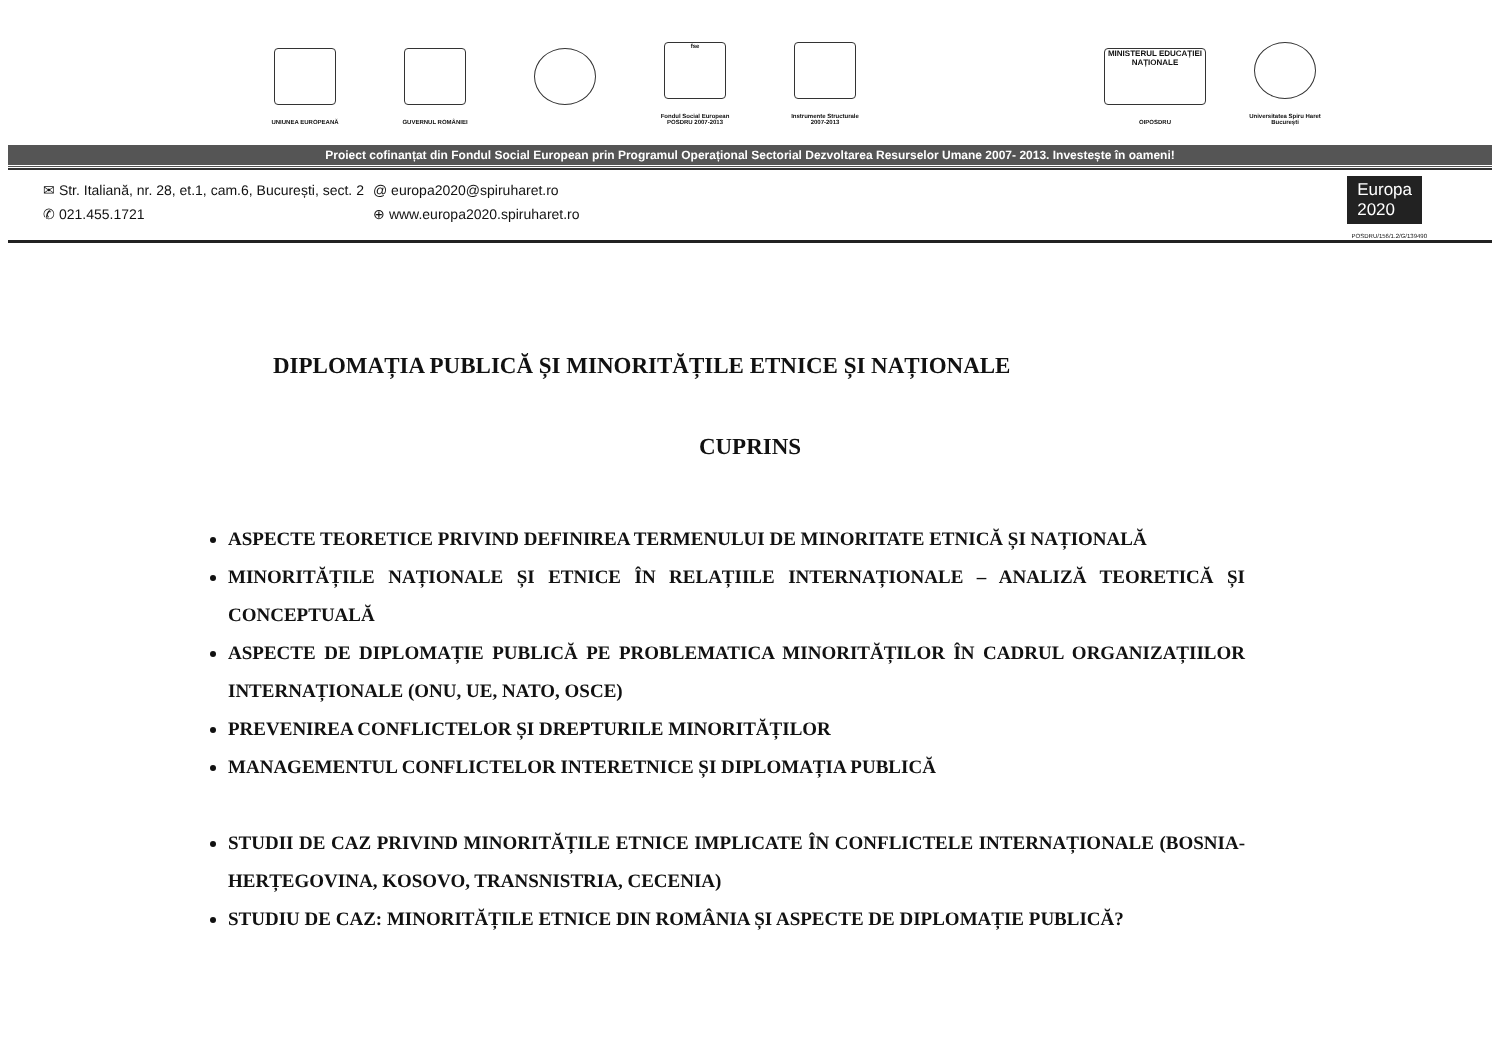UNIUNEA EUROPEANĂ
GUVERNUL ROMÂNIEI
fse
Fondul Social European
POSDRU 2007-2013
Instrumente Structurale
2007-2013
MINISTERUL EDUCAȚIEI NAȚIONALE
OIPOSDRU
Universitatea Spiru Haret
București
Proiect cofinanțat din Fondul Social European prin Programul Operațional Sectorial Dezvoltarea Resurselor Umane 2007- 2013. Investește în oameni!
✉ Str. Italiană, nr. 28, et.1, cam.6, București, sect. 2
✆ 021.455.1721
@ europa2020@spiruharet.ro
⊕ www.europa2020.spiruharet.ro
Europa
2020
POSDRU/156/1.2/G/139490
DIPLOMAȚIA PUBLICĂ ȘI MINORITĂȚILE ETNICE ȘI NAȚIONALE
CUPRINS
ASPECTE TEORETICE PRIVIND DEFINIREA TERMENULUI DE MINORITATE ETNICĂ ȘI NAȚIONALĂ
MINORITĂȚILE NAȚIONALE ȘI ETNICE ÎN RELAȚIILE INTERNAȚIONALE – ANALIZĂ TEORETICĂ ȘI CONCEPTUALĂ
ASPECTE DE DIPLOMAȚIE PUBLICĂ PE PROBLEMATICA MINORITĂȚILOR ÎN CADRUL ORGANIZAȚIILOR INTERNAȚIONALE (ONU, UE, NATO, OSCE)
PREVENIREA CONFLICTELOR ȘI DREPTURILE MINORITĂȚILOR
MANAGEMENTUL CONFLICTELOR INTERETNICE ȘI DIPLOMAȚIA PUBLICĂ
STUDII DE CAZ PRIVIND MINORITĂȚILE ETNICE IMPLICATE ÎN CONFLICTELE INTERNAȚIONALE (BOSNIA-HERȚEGOVINA, KOSOVO, TRANSNISTRIA, CECENIA)
STUDIU DE CAZ: MINORITĂȚILE ETNICE DIN ROMÂNIA ȘI ASPECTE DE DIPLOMAȚIE PUBLICĂ?